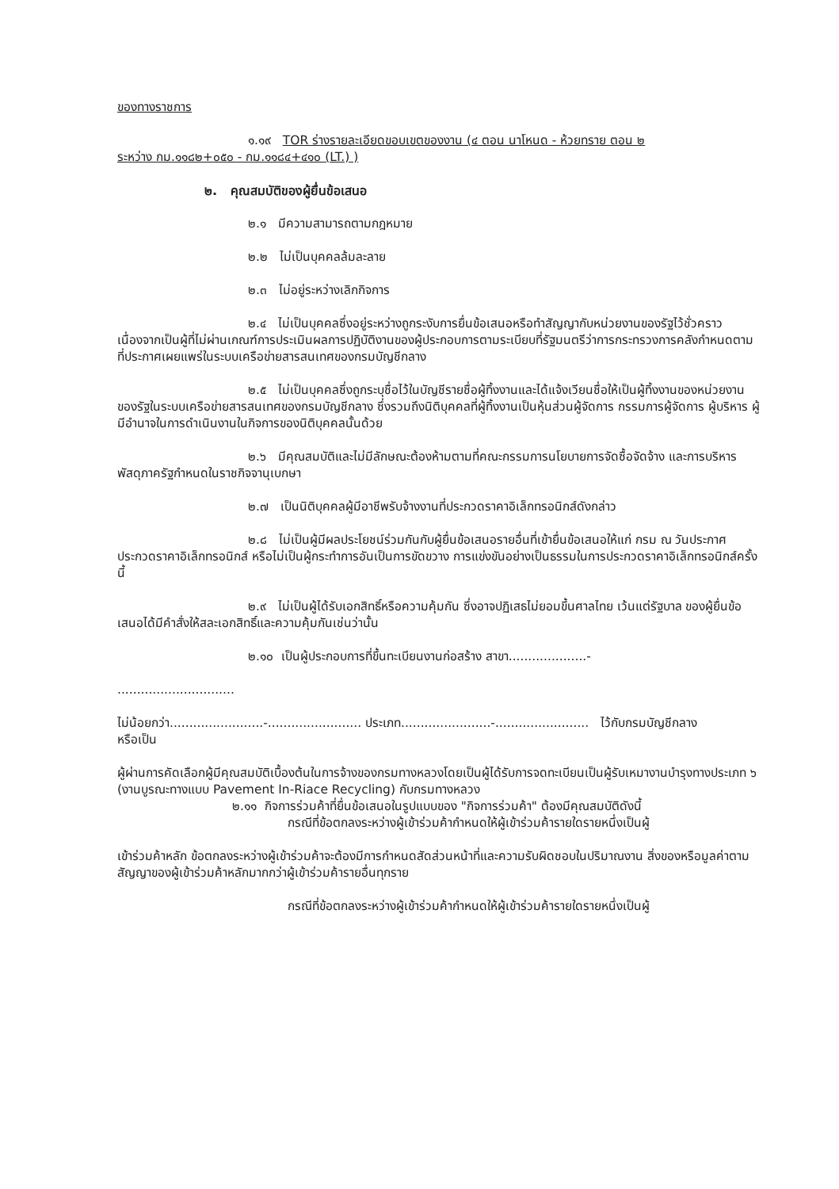ของทางราชการ
๑.๑๙ TOR ร่างรายละเอียดขอบเขตของงาน (๔ ตอน นาโหนด - ห้วยทราย ตอน ๒
ระหว่าง กม.๑๑๘๒+๐๕๐ - กม.๑๑๘๔+๔๑๐ (LT.) )
๒. คุณสมบัติของผู้ยื่นข้อเสนอ
๒.๑ มีความสามารถตามกฎหมาย
๒.๒ ไม่เป็นบุคคลล้มละลาย
๒.๓ ไม่อยู่ระหว่างเลิกกิจการ
๒.๔ ไม่เป็นบุคคลซึ่งอยู่ระหว่างถูกระงับการยื่นข้อเสนอหรือทำสัญญากับหน่วยงานของรัฐไว้ชั่วคราว เนื่องจากเป็นผู้ที่ไม่ผ่านเกณฑ์การประเมินผลการปฏิบัติงานของผู้ประกอบการตามระเบียบที่รัฐมนตรีว่าการกระทรวงการคลังกำหนดตามที่ประกาศเผยแพร่ในระบบเครือข่ายสารสนเทศของกรมบัญชีกลาง
๒.๕ ไม่เป็นบุคคลซึ่งถูกระบุชื่อไว้ในบัญชีรายชื่อผู้ทิ้งงานและได้แจ้งเวียนชื่อให้เป็นผู้ทิ้งงานของหน่วยงานของรัฐในระบบเครือข่ายสารสนเทศของกรมบัญชีกลาง ซึ่งรวมถึงนิติบุคคลที่ผู้ทิ้งงานเป็นหุ้นส่วนผู้จัดการ กรรมการผู้จัดการ ผู้บริหาร ผู้มีอำนาจในการดำเนินงานในกิจการของนิติบุคคลนั้นด้วย
๒.๖ มีคุณสมบัติและไม่มีลักษณะต้องห้ามตามที่คณะกรรมการนโยบายการจัดซื้อจัดจ้าง และการบริหารพัสดุภาครัฐกำหนดในราชกิจจานุเบกษา
๒.๗ เป็นนิติบุคคลผู้มีอาชีพรับจ้างงานที่ประกวดราคาอิเล็กทรอนิกส์ดังกล่าว
๒.๘ ไม่เป็นผู้มีผลประโยชน์ร่วมกันกับผู้ยื่นข้อเสนอรายอื่นที่เข้ายื่นข้อเสนอให้แก่ กรม ณ วันประกาศประกวดราคาอิเล็กทรอนิกส์ หรือไม่เป็นผู้กระทำการอันเป็นการขัดขวาง การแข่งขันอย่างเป็นธรรมในการประกวดราคาอิเล็กทรอนิกส์ครั้งนี้
๒.๙ ไม่เป็นผู้ได้รับเอกสิทธิ์หรือความคุ้มกัน ซึ่งอาจปฏิเสธไม่ยอมขึ้นศาลไทย เว้นแต่รัฐบาล ของผู้ยื่นข้อเสนอได้มีคำสั่งให้สละเอกสิทธิ์และความคุ้มกันเช่นว่านั้น
๒.๑๐ เป็นผู้ประกอบการที่ขึ้นทะเบียนงานก่อสร้าง สาขา....................-
..............................
ไม่น้อยกว่า........................-........................ ประเภท.......................-........................ ไว้กับกรมบัญชีกลาง
หรือเป็น
ผู้ผ่านการคัดเลือกผู้มีคุณสมบัติเบื้องต้นในการจ้างของกรมทางหลวงโดยเป็นผู้ได้รับการจดทะเบียนเป็นผู้รับเหมางานบำรุงทางประเภท ๖ (งานบูรณะทางแบบ Pavement In-Riace Recycling) กับกรมทางหลวง
๒.๑๑ กิจการร่วมค้าที่ยื่นข้อเสนอในรูปแบบของ "กิจการร่วมค้า" ต้องมีคุณสมบัติดังนี้
กรณีที่ข้อตกลงระหว่างผู้เข้าร่วมค้ากำหนดให้ผู้เข้าร่วมค้ารายใดรายหนึ่งเป็นผู้
เข้าร่วมค้าหลัก ข้อตกลงระหว่างผู้เข้าร่วมค้าจะต้องมีการกำหนดสัดส่วนหน้าที่และความรับผิดชอบในปริมาณงาน สิ่งของหรือมูลค่าตามสัญญาของผู้เข้าร่วมค้าหลักมากกว่าผู้เข้าร่วมค้ารายอื่นทุกราย
กรณีที่ข้อตกลงระหว่างผู้เข้าร่วมค้ากำหนดให้ผู้เข้าร่วมค้ารายใดรายหนึ่งเป็นผู้